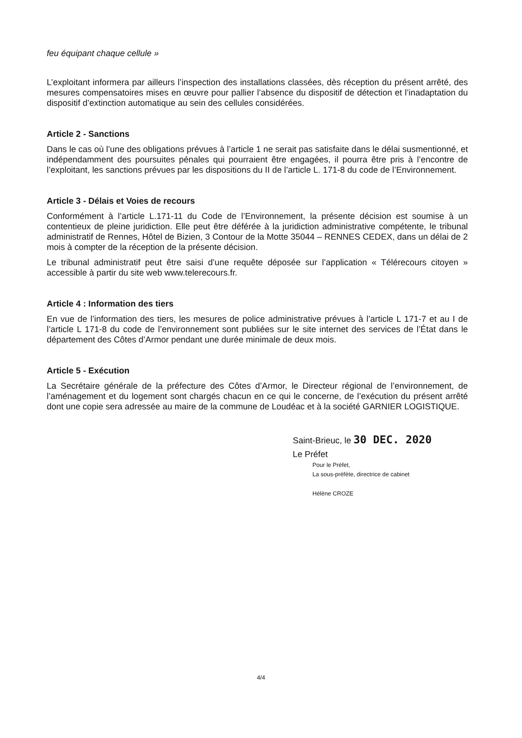feu équipant chaque cellule »
L’exploitant informera par ailleurs l’inspection des installations classées, dès réception du présent arrêté, des mesures compensatoires mises en œuvre pour pallier l’absence du dispositif de détection et l’inadaptation du dispositif d’extinction automatique au sein des cellules considérées.
Article 2 - Sanctions
Dans le cas où l’une des obligations prévues à l’article 1 ne serait pas satisfaite dans le délai susmentionné, et indépendamment des poursuites pénales qui pourraient être engagées, il pourra être pris à l’encontre de l’exploitant, les sanctions prévues par les dispositions du II de l’article L. 171-8 du code de l’Environnement.
Article 3 - Délais et Voies de recours
Conformément à l’article L.171-11 du Code de l’Environnement, la présente décision est soumise à un contentieux de pleine juridiction. Elle peut être déférée à la juridiction administrative compétente, le tribunal administratif de Rennes, Hôtel de Bizien, 3 Contour de la Motte 35044 – RENNES CEDEX, dans un délai de 2 mois à compter de la réception de la présente décision.
Le tribunal administratif peut être saisi d’une requête déposée sur l’application « Télérecours citoyen » accessible à partir du site web www.telerecours.fr.
Article 4 : Information des tiers
En vue de l’information des tiers, les mesures de police administrative prévues à l’article L 171-7 et au I de l’article L 171-8 du code de l’environnement sont publiées sur le site internet des services de l’État dans le département des Côtes d’Armor pendant une durée minimale de deux mois.
Article 5 - Exécution
La Secrétaire générale de la préfecture des Côtes d’Armor, le Directeur régional de l’environnement, de l’aménagement et du logement sont chargés chacun en ce qui le concerne, de l’exécution du présent arrêté dont une copie sera adressée au maire de la commune de Loudéac et à la société GARNIER LOGISTIQUE.
Saint-Brieuc, le 30 DEC. 2020
Le Préfet
Pour le Préfet,
La sous-préfète, directrice de cabinet
Hélène CROZE
4/4